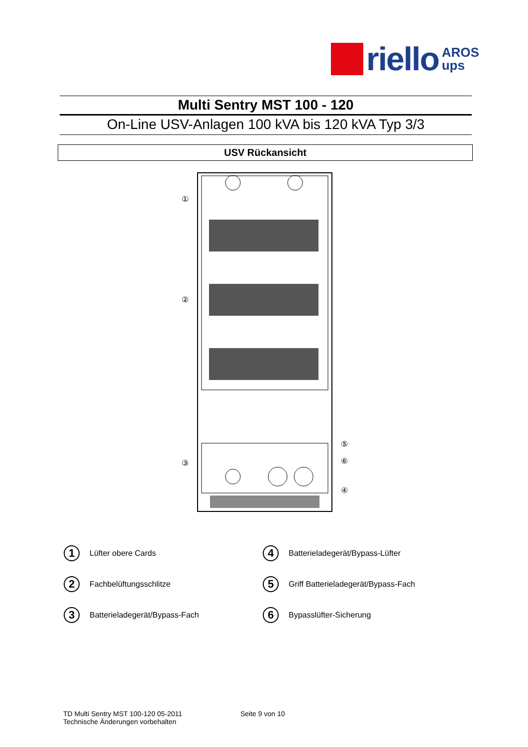riello
AROS
ups
Multi Sentry MST 100 - 120
On-Line USV-Anlagen 100 kVA bis 120 kVA Typ 3/3
USV Rückansicht
①
②
③
④
⑤
⑥
1 Lüfter obere Cards
4 Batterieladegerät/Bypass-Lüfter
2 Fachbelüftungsschlitze
5 Griff Batterieladegerät/Bypass-Fach
3 Batterieladegerät/Bypass-Fach
6 Bypasslüfter-Sicherung
TD Multi Sentry MST 100-120 05-2011
Technische Änderungen vorbehalten
Seite 9 von 10